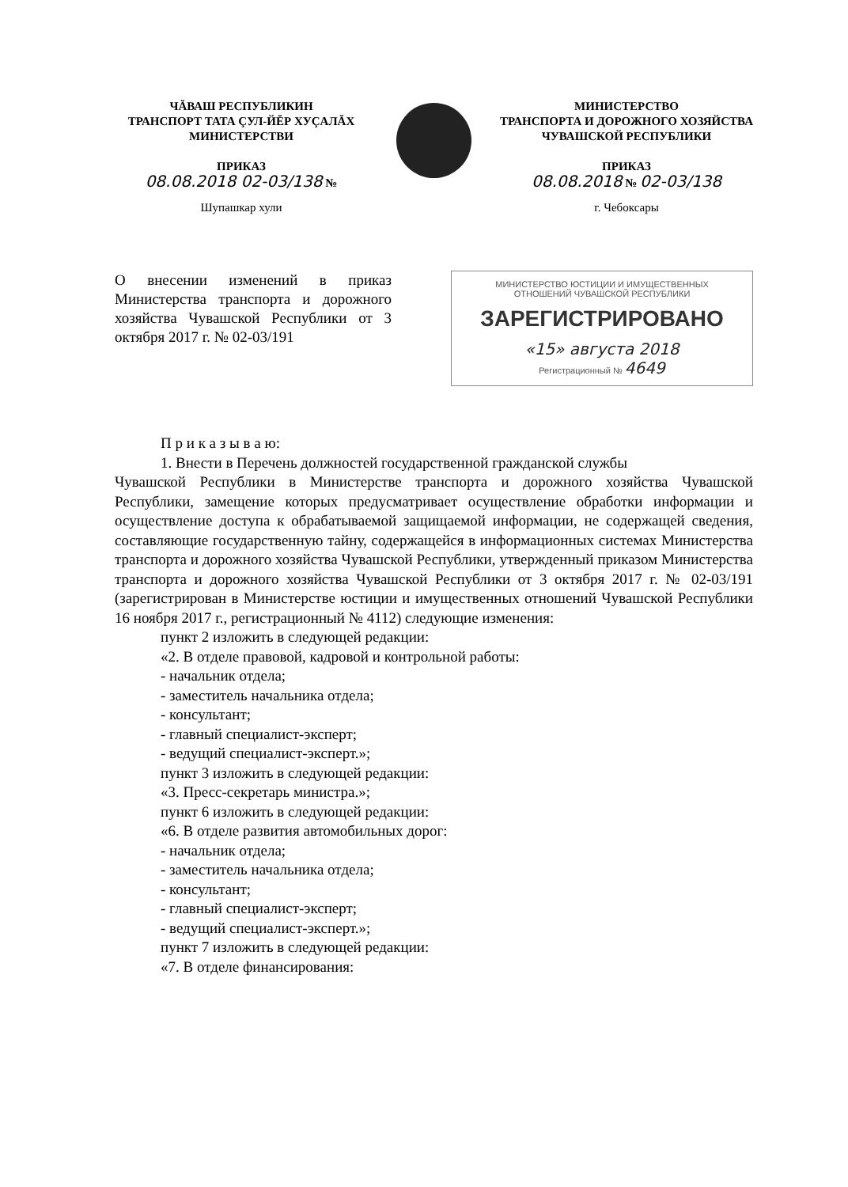ЧĂВАШ РЕСПУБЛИКИН
ТРАНСПОРТ ТАТА ÇУЛ-ЙĔР ХУÇАЛĂХ
МИНИСТЕРСТВИ
ПРИКАЗ
08.08.2018 02-03/138 №
Шупашкар хули
МИНИСТЕРСТВО
ТРАНСПОРТА И ДОРОЖНОГО ХОЗЯЙСТВА
ЧУВАШСКОЙ РЕСПУБЛИКИ
ПРИКАЗ
08.08.2018 № 02-03/138
г. Чебоксары
О внесении изменений в приказ Министерства транспорта и дорожного хозяйства Чувашской Республики от 3 октября 2017 г. № 02-03/191
МИНИСТЕРСТВО ЮСТИЦИИ И ИМУЩЕСТВЕННЫХ
ОТНОШЕНИЙ ЧУВАШСКОЙ РЕСПУБЛИКИ
ЗАРЕГИСТРИРОВАНО
«15» августа 2018
Регистрационный № 4649
П р и к а з ы в а ю:
1. Внести в Перечень должностей государственной гражданской службы
Чувашской Республики в Министерстве транспорта и дорожного хозяйства Чувашской Республики, замещение которых предусматривает осуществление обработки информации и осуществление доступа к обрабатываемой защищаемой информации, не содержащей сведения, составляющие государственную тайну, содержащейся в информационных системах Министерства транспорта и дорожного хозяйства Чувашской Республики, утвержденный приказом Министерства транспорта и дорожного хозяйства Чувашской Республики от 3 октября 2017 г. № 02-03/191 (зарегистрирован в Министерстве юстиции и имущественных отношений Чувашской Республики 16 ноября 2017 г., регистрационный № 4112) следующие изменения:
пункт 2 изложить в следующей редакции:
«2. В отделе правовой, кадровой и контрольной работы:
- начальник отдела;
- заместитель начальника отдела;
- консультант;
- главный специалист-эксперт;
- ведущий специалист-эксперт.»;
пункт 3 изложить в следующей редакции:
«3. Пресс-секретарь министра.»;
пункт 6 изложить в следующей редакции:
«6. В отделе развития автомобильных дорог:
- начальник отдела;
- заместитель начальника отдела;
- консультант;
- главный специалист-эксперт;
- ведущий специалист-эксперт.»;
пункт 7 изложить в следующей редакции:
«7. В отделе финансирования: